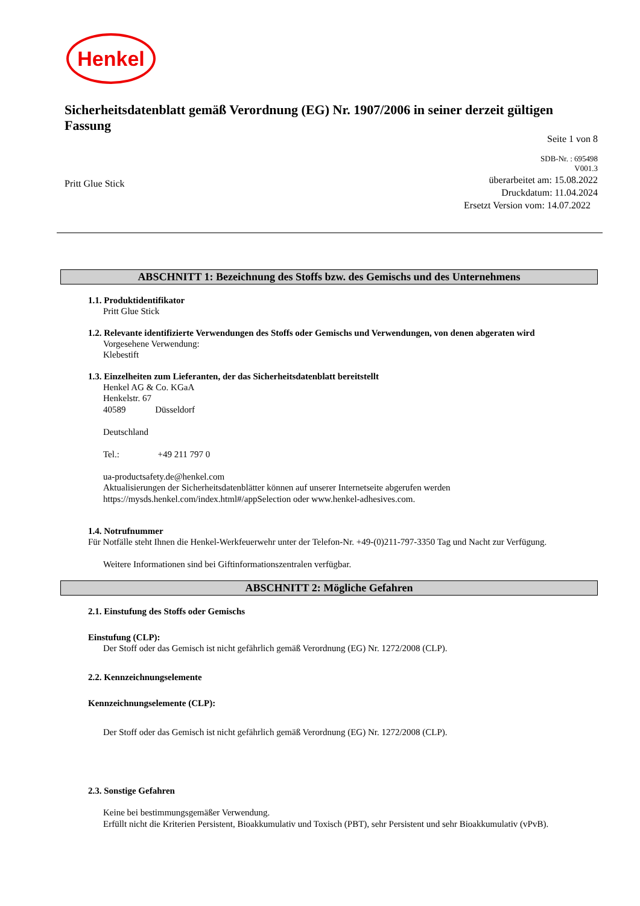Henkel
Sicherheitsdatenblatt gemäß Verordnung (EG) Nr. 1907/2006 in seiner derzeit gültigen Fassung
Seite 1 von 8
SDB-Nr. : 695498
V001.3
Pritt Glue Stick
überarbeitet am: 15.08.2022
Druckdatum: 11.04.2024
Ersetzt Version vom: 14.07.2022
ABSCHNITT 1: Bezeichnung des Stoffs bzw. des Gemischs und des Unternehmens
1.1. Produktidentifikator
Pritt Glue Stick
1.2. Relevante identifizierte Verwendungen des Stoffs oder Gemischs und Verwendungen, von denen abgeraten wird
Vorgesehene Verwendung:
Klebestift
1.3. Einzelheiten zum Lieferanten, der das Sicherheitsdatenblatt bereitstellt
Henkel AG & Co. KGaA
Henkelstr. 67
40589 Düsseldorf
Deutschland
Tel.: +49 211 797 0
ua-productsafety.de@henkel.com
Aktualisierungen der Sicherheitsdatenblätter können auf unserer Internetseite abgerufen werden
https://mysds.henkel.com/index.html#/appSelection oder www.henkel-adhesives.com.
1.4. Notrufnummer
Für Notfälle steht Ihnen die Henkel-Werkfeuerwehr unter der Telefon-Nr. +49-(0)211-797-3350 Tag und Nacht zur Verfügung.
Weitere Informationen sind bei Giftinformationszentralen verfügbar.
ABSCHNITT 2: Mögliche Gefahren
2.1. Einstufung des Stoffs oder Gemischs
Einstufung (CLP):
Der Stoff oder das Gemisch ist nicht gefährlich gemäß Verordnung (EG) Nr. 1272/2008 (CLP).
2.2. Kennzeichnungselemente
Kennzeichnungselemente (CLP):
Der Stoff oder das Gemisch ist nicht gefährlich gemäß Verordnung (EG) Nr. 1272/2008 (CLP).
2.3. Sonstige Gefahren
Keine bei bestimmungsgemäßer Verwendung.
Erfüllt nicht die Kriterien Persistent, Bioakkumulativ und Toxisch (PBT), sehr Persistent und sehr Bioakkumulativ (vPvB).